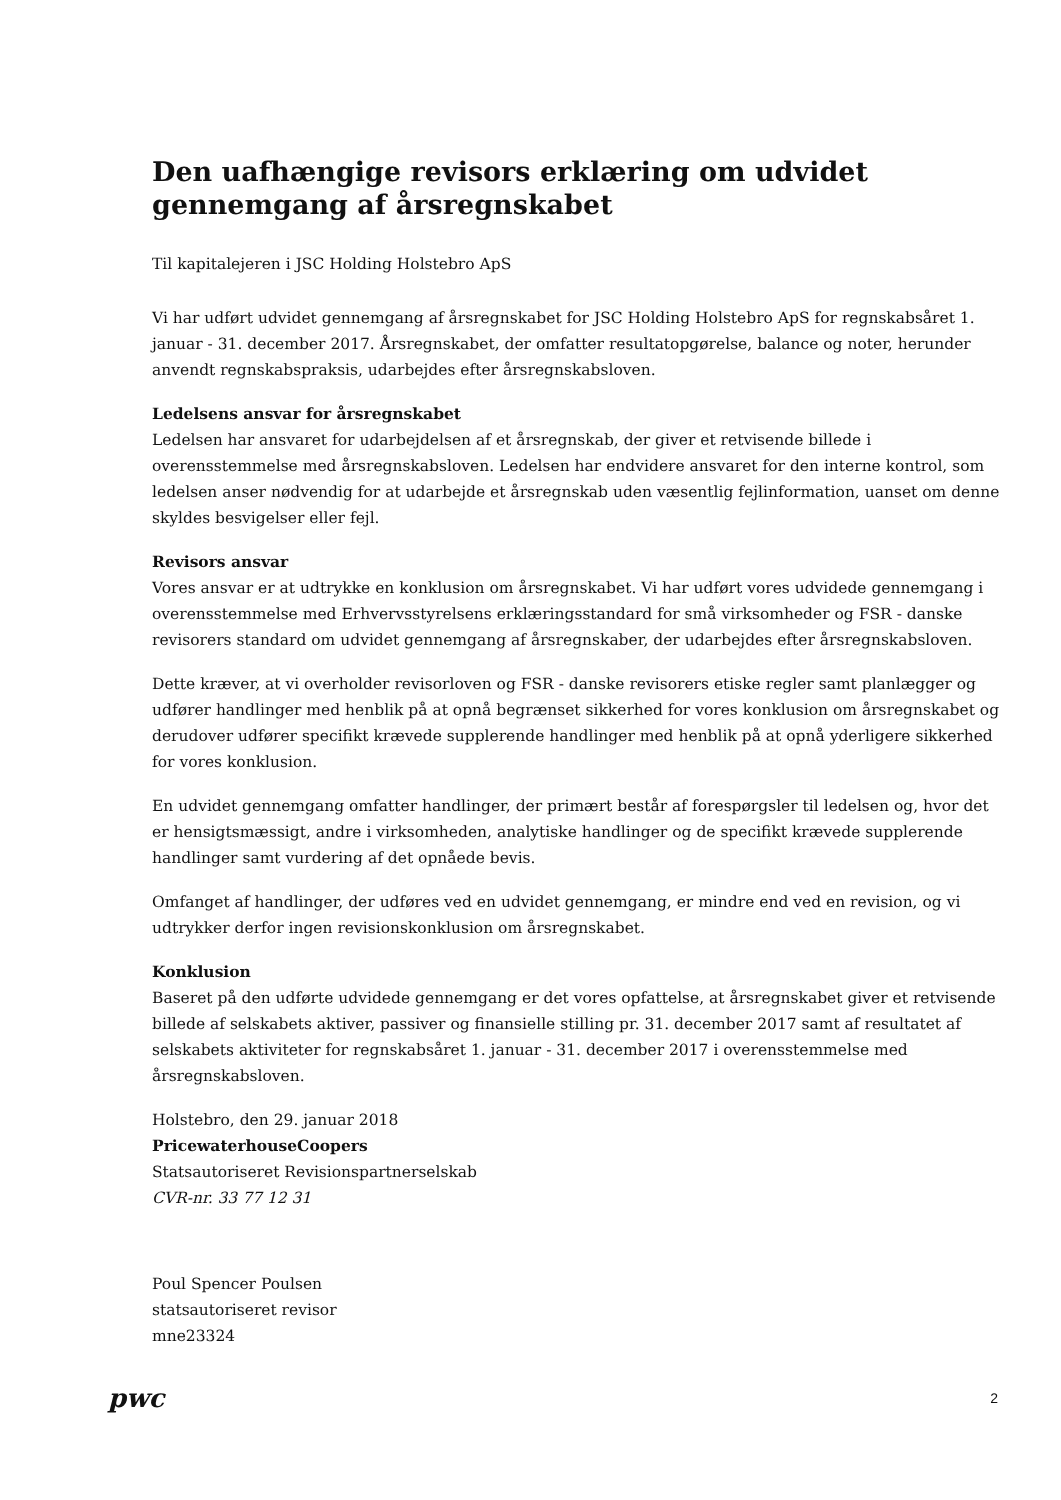Den uafhængige revisors erklæring om udvidet gennemgang af årsregnskabet
Til kapitalejeren i JSC Holding Holstebro ApS
Vi har udført udvidet gennemgang af årsregnskabet for JSC Holding Holstebro ApS for regnskabsåret 1. januar - 31. december 2017. Årsregnskabet, der omfatter resultatopgørelse, balance og noter, herunder anvendt regnskabspraksis, udarbejdes efter årsregnskabsloven.
Ledelsens ansvar for årsregnskabet
Ledelsen har ansvaret for udarbejdelsen af et årsregnskab, der giver et retvisende billede i overensstemmelse med årsregnskabsloven. Ledelsen har endvidere ansvaret for den interne kontrol, som ledelsen anser nødvendig for at udarbejde et årsregnskab uden væsentlig fejlinformation, uanset om denne skyldes besvigelser eller fejl.
Revisors ansvar
Vores ansvar er at udtrykke en konklusion om årsregnskabet. Vi har udført vores udvidede gennemgang i overensstemmelse med Erhvervsstyrelsens erklæringsstandard for små virksomheder og FSR - danske revisorers standard om udvidet gennemgang af årsregnskaber, der udarbejdes efter årsregnskabsloven.
Dette kræver, at vi overholder revisorloven og FSR - danske revisorers etiske regler samt planlægger og udfører handlinger med henblik på at opnå begrænset sikkerhed for vores konklusion om årsregnskabet og derudover udfører specifikt krævede supplerende handlinger med henblik på at opnå yderligere sikkerhed for vores konklusion.
En udvidet gennemgang omfatter handlinger, der primært består af forespørgsler til ledelsen og, hvor det er hensigtsmæssigt, andre i virksomheden, analytiske handlinger og de specifikt krævede supplerende handlinger samt vurdering af det opnåede bevis.
Omfanget af handlinger, der udføres ved en udvidet gennemgang, er mindre end ved en revision, og vi udtrykker derfor ingen revisionskonklusion om årsregnskabet.
Konklusion
Baseret på den udførte udvidede gennemgang er det vores opfattelse, at årsregnskabet giver et retvisende billede af selskabets aktiver, passiver og finansielle stilling pr. 31. december 2017 samt af resultatet af selskabets aktiviteter for regnskabsåret 1. januar - 31. december 2017 i overensstemmelse med årsregnskabsloven.
Holstebro, den 29. januar 2018
PricewaterhouseCoopers
Statsautoriseret Revisionspartnerselskab
CVR-nr. 33 77 12 31
Poul Spencer Poulsen
statsautoriseret revisor
mne23324
pwc
2